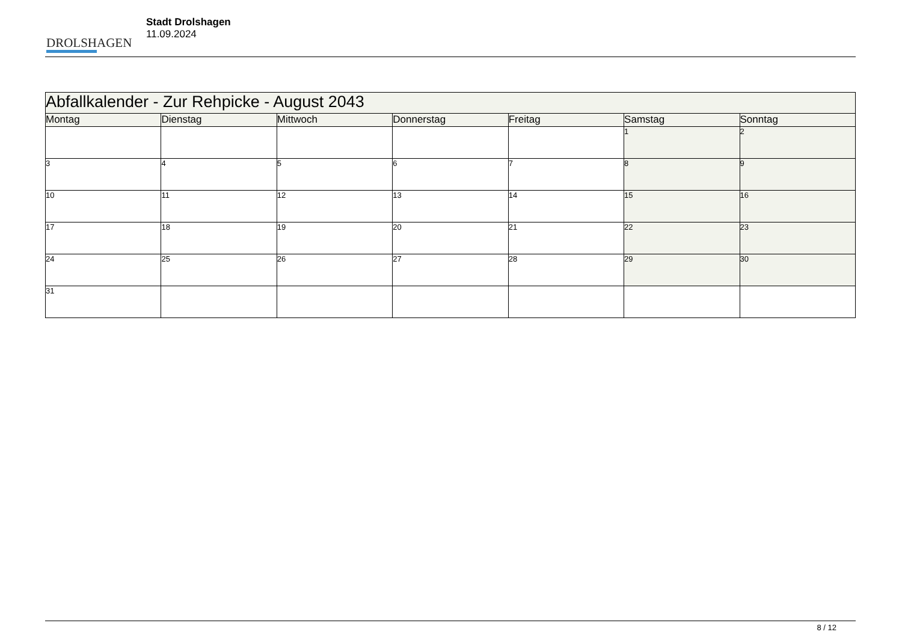DROLSHAGEN
Stadt Drolshagen
11.09.2024
| Abfallkalender - Zur Rehpicke - August 2043 | | | | | | |
| --- | --- | --- | --- | --- | --- | --- |
| Montag | Dienstag | Mittwoch | Donnerstag | Freitag | Samstag | Sonntag |
| | | | | | 1 | 2 |
| 3 | 4 | 5 | 6 | 7 | 8 | 9 |
| 10 | 11 | 12 | 13 | 14 | 15 | 16 |
| 17 | 18 | 19 | 20 | 21 | 22 | 23 |
| 24 | 25 | 26 | 27 | 28 | 29 | 30 |
| 31 | | | | | | |
8 / 12